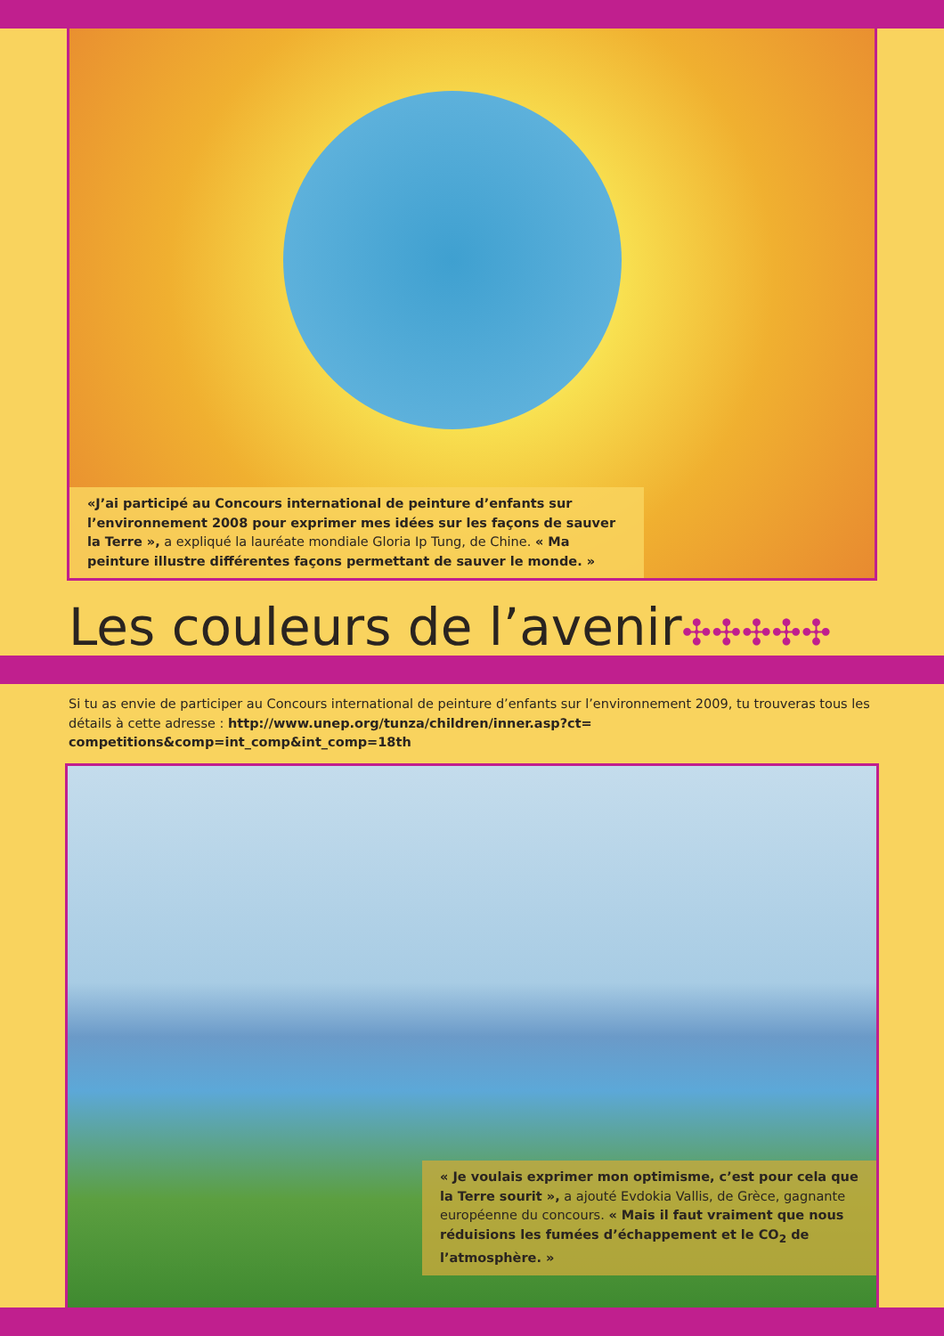«J’ai participé au Concours international de peinture d’enfants sur l’environnement 2008 pour exprimer mes idées sur les façons de sauver la Terre », a expliqué la lauréate mondiale Gloria Ip Tung, de Chine. « Ma peinture illustre différentes façons permettant de sauver le monde. »
Les couleurs de l’avenir✣✣✣✣✣
Si tu as envie de participer au Concours international de peinture d’enfants sur l’environnement 2009, tu trouveras tous les détails à cette adresse : http://www.unep.org/tunza/children/inner.asp?ct= competitions&comp=int_comp&int_comp=18th
« Je voulais exprimer mon optimisme, c’est pour cela que la Terre sourit », a ajouté Evdokia Vallis, de Grèce, gagnante européenne du concours. « Mais il faut vraiment que nous réduisions les fumées d’échappement et le CO<sub>2</sub> de l’atmosphère. »